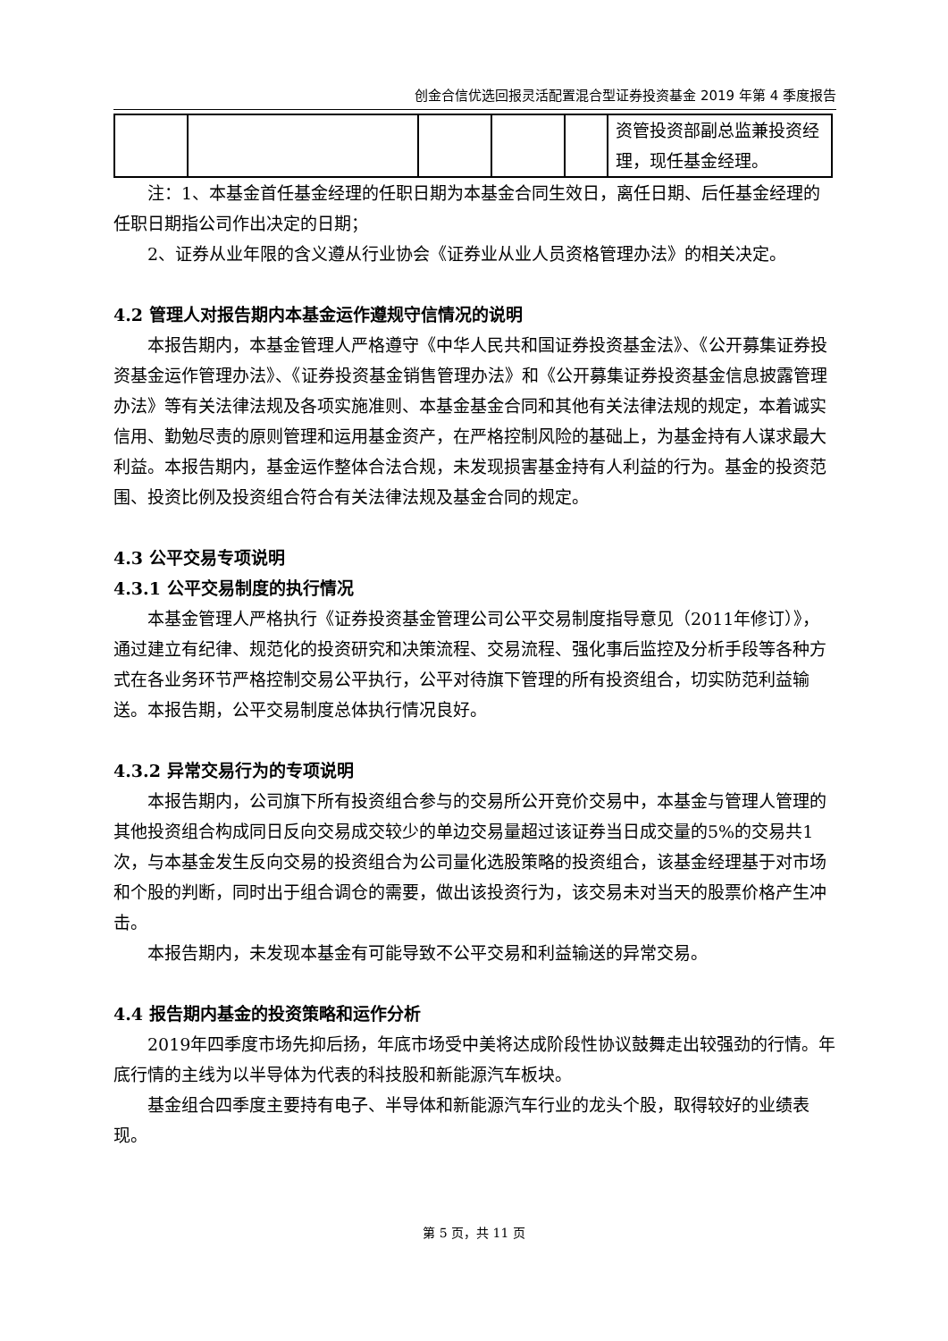创金合信优选回报灵活配置混合型证券投资基金 2019 年第 4 季度报告
| | | | | | 资管投资部副总监兼投资经理，现任基金经理。 |
注：1、本基金首任基金经理的任职日期为本基金合同生效日，离任日期、后任基金经理的任职日期指公司作出决定的日期；
2、证券从业年限的含义遵从行业协会《证券业从业人员资格管理办法》的相关决定。
4.2 管理人对报告期内本基金运作遵规守信情况的说明
本报告期内，本基金管理人严格遵守《中华人民共和国证券投资基金法》、《公开募集证券投资基金运作管理办法》、《证券投资基金销售管理办法》和《公开募集证券投资基金信息披露管理办法》等有关法律法规及各项实施准则、本基金基金合同和其他有关法律法规的规定，本着诚实信用、勤勉尽责的原则管理和运用基金资产，在严格控制风险的基础上，为基金持有人谋求最大利益。本报告期内，基金运作整体合法合规，未发现损害基金持有人利益的行为。基金的投资范围、投资比例及投资组合符合有关法律法规及基金合同的规定。
4.3 公平交易专项说明
4.3.1 公平交易制度的执行情况
本基金管理人严格执行《证券投资基金管理公司公平交易制度指导意见（2011年修订）》，通过建立有纪律、规范化的投资研究和决策流程、交易流程、强化事后监控及分析手段等各种方式在各业务环节严格控制交易公平执行，公平对待旗下管理的所有投资组合，切实防范利益输送。本报告期，公平交易制度总体执行情况良好。
4.3.2 异常交易行为的专项说明
本报告期内，公司旗下所有投资组合参与的交易所公开竞价交易中，本基金与管理人管理的其他投资组合构成同日反向交易成交较少的单边交易量超过该证券当日成交量的5%的交易共1次，与本基金发生反向交易的投资组合为公司量化选股策略的投资组合，该基金经理基于对市场和个股的判断，同时出于组合调仓的需要，做出该投资行为，该交易未对当天的股票价格产生冲击。
本报告期内，未发现本基金有可能导致不公平交易和利益输送的异常交易。
4.4 报告期内基金的投资策略和运作分析
2019年四季度市场先抑后扬，年底市场受中美将达成阶段性协议鼓舞走出较强劲的行情。年底行情的主线为以半导体为代表的科技股和新能源汽车板块。
基金组合四季度主要持有电子、半导体和新能源汽车行业的龙头个股，取得较好的业绩表现。
第 5 页，共 11 页